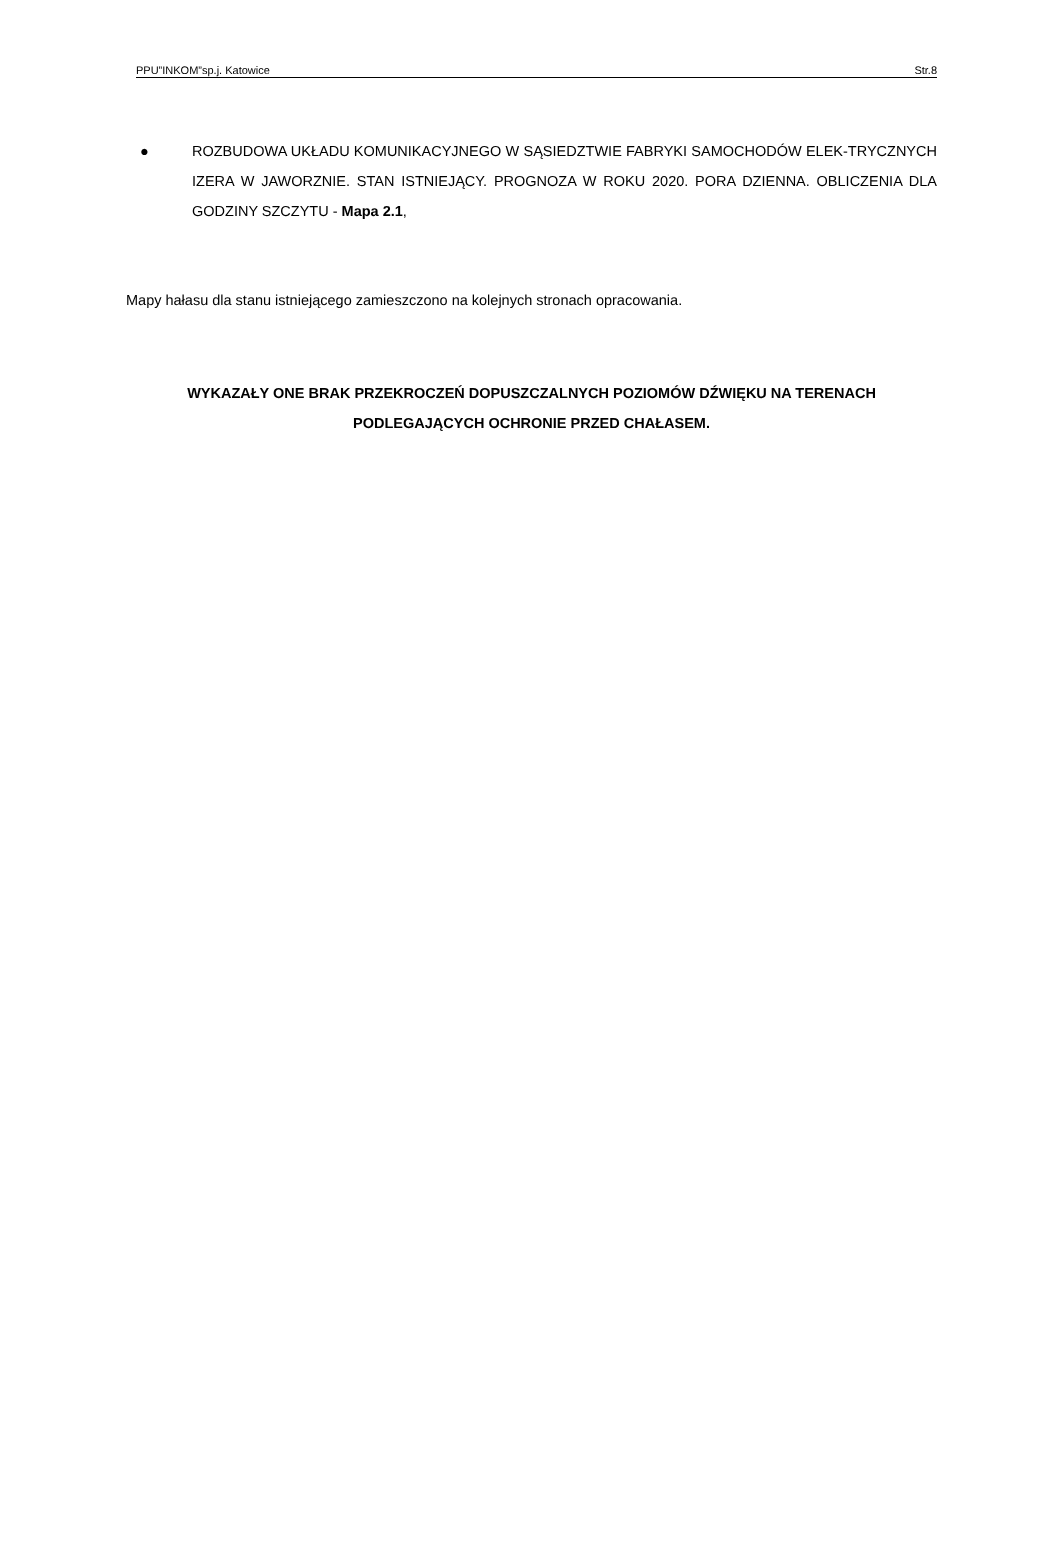PPU”INKOM”sp.j. Katowice Str.8
● ROZBUDOWA UKŁADU KOMUNIKACYJNEGO W SĄSIEDZTWIE FABRYKI SAMOCHODÓW ELEK-TRYCZNYCH IZERA W JAWORZNIE. STAN ISTNIEJĄCY. PROGNOZA W ROKU 2020. PORA DZIENNA. OBLICZENIA DLA GODZINY SZCZYTU - Mapa 2.1,
Mapy hałasu dla stanu istniejącego zamieszczono na kolejnych stronach opracowania.
WYKAZAŁY ONE BRAK PRZEKROCZEŃ DOPUSZCZALNYCH POZIOMÓW DŹWIĘKU NA TERENACH PODLEGAJĄCYCH OCHRONIE PRZED CHAŁASEM.